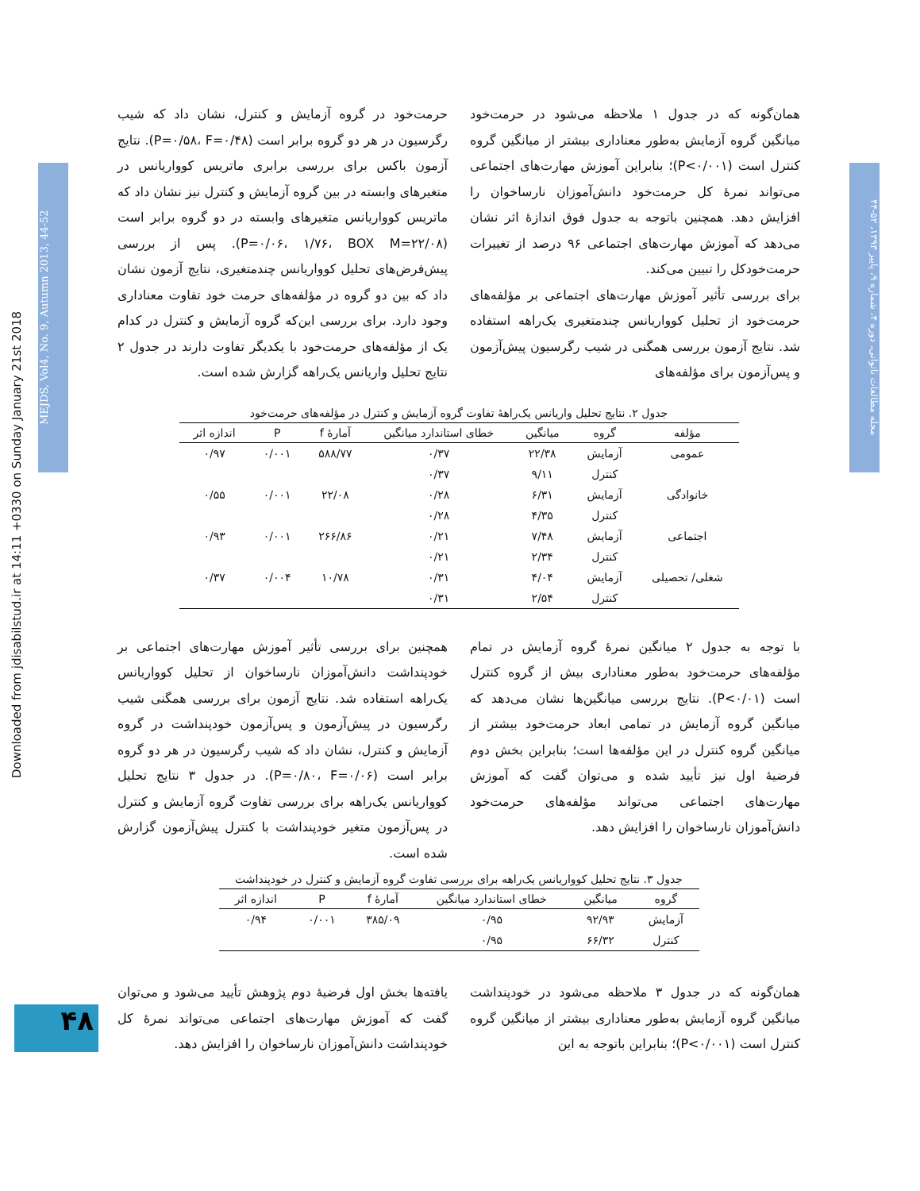Downloaded from jdisabilstud.ir at 14:11 +0330 on Sunday January 21st 2018
MEJDS, Vol4, No. 9, Autumn 2013, 44-52
مجله مطالعات ناتوانی، دوره ۴، شماره ۹، پاییز ۱۳۹۳، ۵۲-۴۴
۴۸
همان‌گونه که در جدول ۱ ملاحظه می‌شود در حرمت‌خود میانگین گروه آزمایش به‌طور معناداری بیشتر از میانگین گروه کنترل است (P<۰/۰۰۱)؛ بنابراین آموزش مهارت‌های اجتماعی می‌تواند نمرهٔ کل حرمت‌خود دانش‌آموزان نارساخوان را افزایش دهد. همچنین باتوجه به جدول فوق اندازهٔ اثر نشان می‌دهد که آموزش مهارت‌های اجتماعی ۹۶ درصد از تغییرات حرمت‌خودکل را تبیین می‌کند.
برای بررسی تأثیر آموزش مهارت‌های اجتماعی بر مؤلفه‌های حرمت‌خود از تحلیل کوواریانس چندمتغیری یک‌راهه استفاده شد. نتایج آزمون بررسی همگنی در شیب رگرسیون پیش‌آزمون و پس‌آزمون برای مؤلفه‌های
حرمت‌خود در گروه آزمایش و کنترل، نشان داد که شیب رگرسیون در هر دو گروه برابر است (P=۰/۵۸، F=۰/۴۸). نتایج آزمون باکس برای بررسی برابری ماتریس کوواریانس در متغیرهای وابسته در بین گروه آزمایش و کنترل نیز نشان داد که ماتریس کوواریانس متغیرهای وابسته در دو گروه برابر است (P=۰/۰۶، ۱/۷۶، BOX M=۲۲/۰۸). پس از بررسی پیش‌فرض‌های تحلیل کوواریانس چندمتغیری، نتایج آزمون نشان داد که بین دو گروه در مؤلفه‌های حرمت خود تفاوت معناداری وجود دارد. برای بررسی این‌که گروه آزمایش و کنترل در کدام یک از مؤلفه‌های حرمت‌خود با یکدیگر تفاوت دارند در جدول ۲ نتایج تحلیل واریانس یک‌راهه گزارش شده است.
جدول ۲. نتایج تحلیل واریانس یک‌راههٔ تفاوت گروه آزمایش و کنترل در مؤلفه‌های حرمت‌خود
| مؤلفه | گروه | میانگین | خطای استاندارد میانگین | آمارهٔ f | P | اندازه اثر |
| --- | --- | --- | --- | --- | --- | --- |
| عمومی | آزمایش | ۲۲/۳۸ | ۰/۳۷ | ۵۸۸/۷۷ | ۰/۰۰۱ | ۰/۹۷ |
| | کنترل | ۹/۱۱ | ۰/۳۷ | | | |
| خانوادگی | آزمایش | ۶/۳۱ | ۰/۲۸ | ۲۲/۰۸ | ۰/۰۰۱ | ۰/۵۵ |
| | کنترل | ۴/۳۵ | ۰/۲۸ | | | |
| اجتماعی | آزمایش | ۷/۴۸ | ۰/۲۱ | ۲۶۶/۸۶ | ۰/۰۰۱ | ۰/۹۳ |
| | کنترل | ۲/۳۴ | ۰/۲۱ | | | |
| شغلی/ تحصیلی | آزمایش | ۴/۰۴ | ۰/۳۱ | ۱۰/۷۸ | ۰/۰۰۴ | ۰/۳۷ |
| | کنترل | ۲/۵۴ | ۰/۳۱ | | | |
با توجه به جدول ۲ میانگین نمرهٔ گروه آزمایش در تمام مؤلفه‌های حرمت‌خود به‌طور معناداری بیش از گروه کنترل است (P<۰/۰۱). نتایج بررسی میانگین‌ها نشان می‌دهد که میانگین گروه آزمایش در تمامی ابعاد حرمت‌خود بیشتر از میانگین گروه کنترل در این مؤلفه‌ها است؛ بنابراین بخش دوم فرضیهٔ اول نیز تأیید شده و می‌توان گفت که آموزش مهارت‌های اجتماعی می‌تواند مؤلفه‌های حرمت‌خود دانش‌آموزان نارساخوان را افزایش دهد.
همچنین برای بررسی تأثیر آموزش مهارت‌های اجتماعی بر خودپنداشت دانش‌آموزان نارساخوان از تحلیل کوواریانس یک‌راهه استفاده شد. نتایج آزمون برای بررسی همگنی شیب رگرسیون در پیش‌آزمون و پس‌آزمون خودپنداشت در گروه آزمایش و کنترل، نشان داد که شیب رگرسیون در هر دو گروه برابر است (P=۰/۸۰، F=۰/۰۶). در جدول ۳ نتایج تحلیل کوواریانس یک‌راهه برای بررسی تفاوت گروه آزمایش و کنترل در پس‌آزمون متغیر خودپنداشت با کنترل پیش‌آزمون گزارش شده است.
جدول ۳. نتایج تحلیل کوواریانس یک‌راهه برای بررسی تفاوت گروه آزمایش و کنترل در خودپنداشت
| گروه | میانگین | خطای استاندارد میانگین | آمارهٔ f | P | اندازه اثر |
| --- | --- | --- | --- | --- | --- |
| آزمایش | ۹۲/۹۳ | ۰/۹۵ | ۳۸۵/۰۹ | ۰/۰۰۱ | ۰/۹۴ |
| کنترل | ۶۶/۳۲ | ۰/۹۵ | | | |
همان‌گونه که در جدول ۳ ملاحظه می‌شود در خودپنداشت میانگین گروه آزمایش به‌طور معناداری بیشتر از میانگین گروه کنترل است (P<۰/۰۰۱)؛ بنابراین باتوجه به این
یافته‌ها بخش اول فرضیهٔ دوم پژوهش تأیید می‌شود و می‌توان گفت که آموزش مهارت‌های اجتماعی می‌تواند نمرهٔ کل خودپنداشت دانش‌آموزان نارساخوان را افزایش دهد.